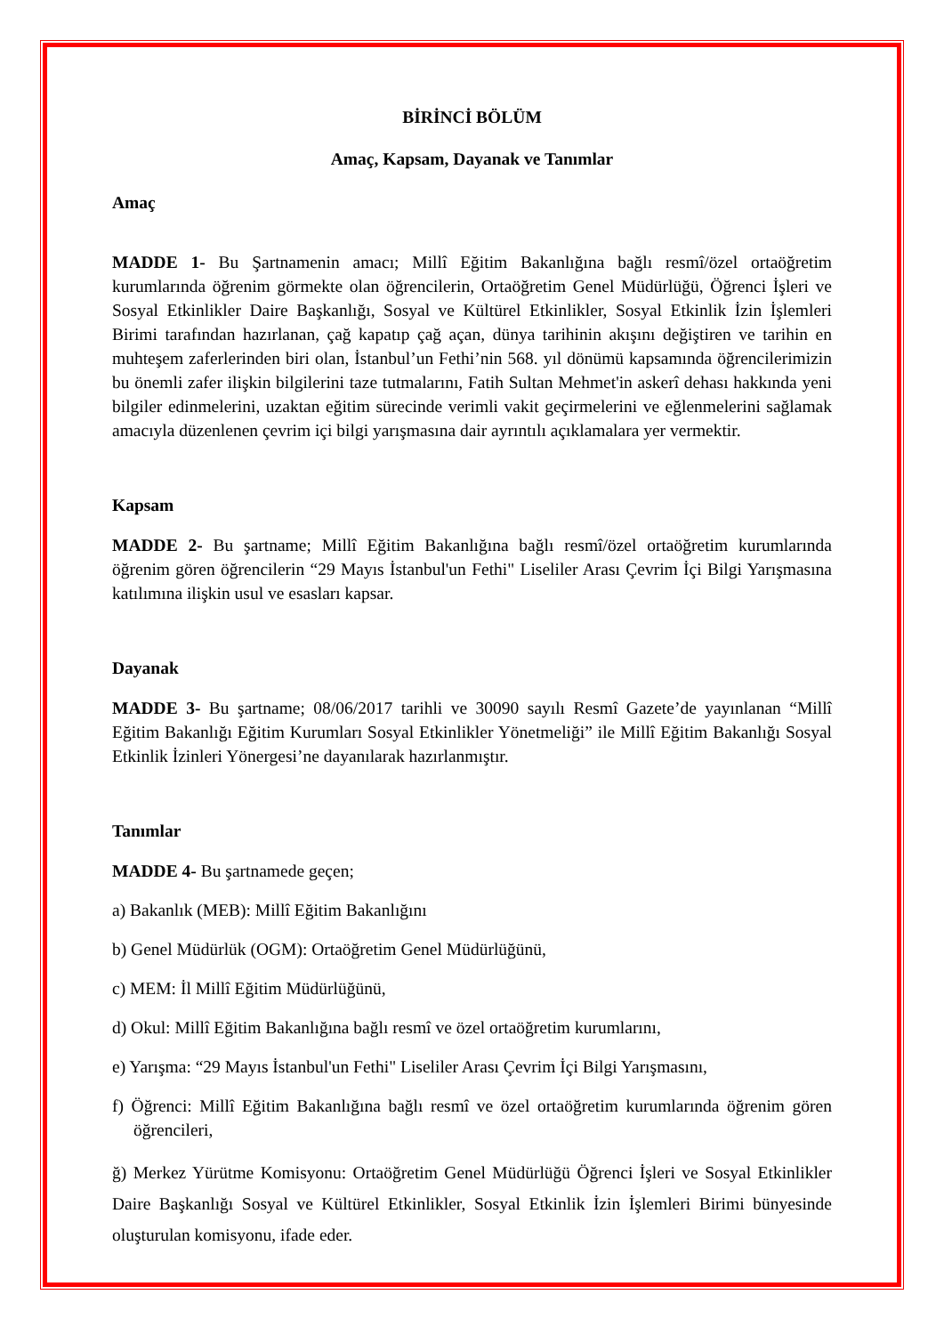BİRİNCİ BÖLÜM
Amaç, Kapsam, Dayanak ve Tanımlar
Amaç
MADDE 1- Bu Şartnamenin amacı; Millî Eğitim Bakanlığına bağlı resmî/özel ortaöğretim kurumlarında öğrenim görmekte olan öğrencilerin, Ortaöğretim Genel Müdürlüğü, Öğrenci İşleri ve Sosyal Etkinlikler Daire Başkanlığı, Sosyal ve Kültürel Etkinlikler, Sosyal Etkinlik İzin İşlemleri Birimi tarafından hazırlanan, çağ kapatıp çağ açan, dünya tarihinin akışını değiştiren ve tarihin en muhteşem zaferlerinden biri olan, İstanbul’un Fethi’nin 568. yıl dönümü kapsamında öğrencilerimizin bu önemli zafer ilişkin bilgilerini taze tutmalarını, Fatih Sultan Mehmet'in askerî dehası hakkında yeni bilgiler edinmelerini, uzaktan eğitim sürecinde verimli vakit geçirmelerini ve eğlenmelerini sağlamak amacıyla düzenlenen çevrim içi bilgi yarışmasına dair ayrıntılı açıklamalara yer vermektir.
Kapsam
MADDE 2- Bu şartname; Millî Eğitim Bakanlığına bağlı resmî/özel ortaöğretim kurumlarında öğrenim gören öğrencilerin “29 Mayıs İstanbul'un Fethi" Liseliler Arası Çevrim İçi Bilgi Yarışmasına katılımına ilişkin usul ve esasları kapsar.
Dayanak
MADDE 3- Bu şartname; 08/06/2017 tarihli ve 30090 sayılı Resmî Gazete’de yayınlanan “Millî Eğitim Bakanlığı Eğitim Kurumları Sosyal Etkinlikler Yönetmeliği” ile Millî Eğitim Bakanlığı Sosyal Etkinlik İzinleri Yönergesi’ne dayanılarak hazırlanmıştır.
Tanımlar
MADDE 4- Bu şartnamede geçen;
a) Bakanlık (MEB): Millî Eğitim Bakanlığını
b) Genel Müdürlük (OGM): Ortaöğretim Genel Müdürlüğünü,
c) MEM: İl Millî Eğitim Müdürlüğünü,
d) Okul: Millî Eğitim Bakanlığına bağlı resmî ve özel ortaöğretim kurumlarını,
e) Yarışma: “29 Mayıs İstanbul'un Fethi" Liseliler Arası Çevrim İçi Bilgi Yarışmasını,
f) Öğrenci: Millî Eğitim Bakanlığına bağlı resmî ve özel ortaöğretim kurumlarında öğrenim gören öğrencileri,
ğ) Merkez Yürütme Komisyonu: Ortaöğretim Genel Müdürlüğü Öğrenci İşleri ve Sosyal Etkinlikler Daire Başkanlığı Sosyal ve Kültürel Etkinlikler, Sosyal Etkinlik İzin İşlemleri Birimi bünyesinde oluşturulan komisyonu, ifade eder.